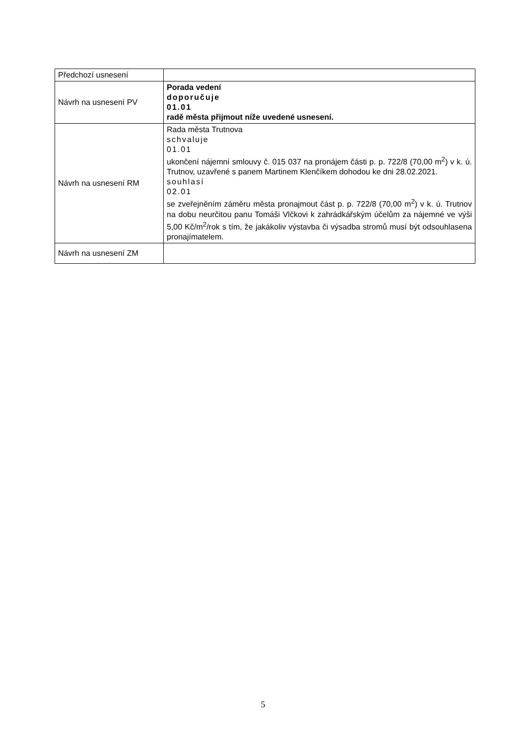| Předchozí usnesení | |
| Návrh na usnesení PV | Porada vedení doporučuje 01.01 radě města přijmout níže uvedené usnesení. |
| Návrh na usnesení RM | Rada města Trutnova schvaluje 01.01 ukončení nájemní smlouvy č. 015 037 na pronájem části p. p. 722/8 (70,00 m<sup>2</sup>) v k. ú. Trutnov, uzavřené s panem Martinem Klenčíkem dohodou ke dni 28.02.2021. souhlasí 02.01 se zveřejněním záměru města pronajmout část p. p. 722/8 (70,00 m<sup>2</sup>) v k. ú. Trutnov na dobu neurčitou panu Tomáši Vlčkovi k zahrádkářským účelům za nájemné ve výši 5,00 Kč/m<sup>2</sup>/rok s tím, že jakákoliv výstavba či výsadba stromů musí být odsouhlasena pronajímatelem. |
| Návrh na usnesení ZM | |
5